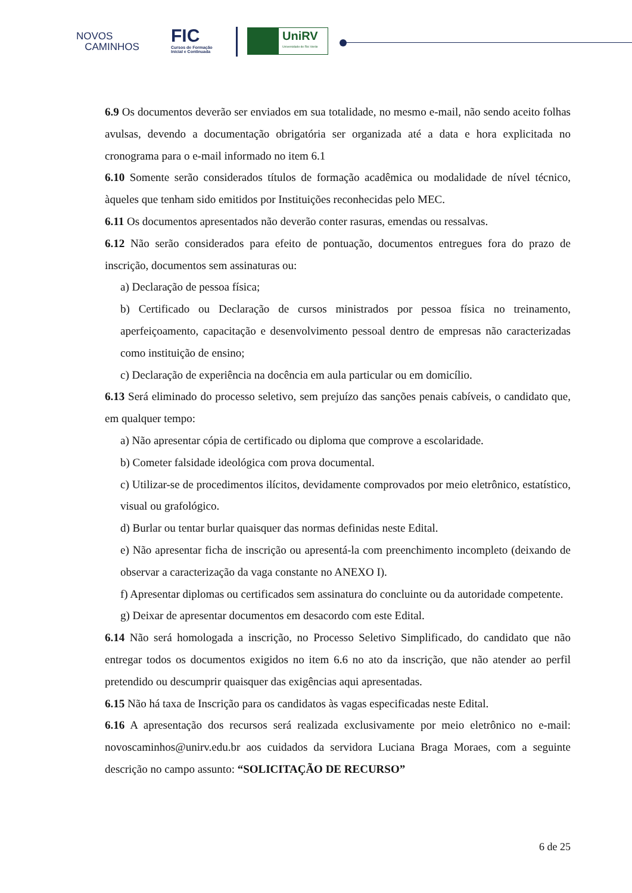NOVOS
CAMINHOS
FIC
Cursos de Formação
Inicial e Continuada
UniRV
Universidade de Rio Verde
6.9 Os documentos deverão ser enviados em sua totalidade, no mesmo e-mail, não sendo aceito folhas avulsas, devendo a documentação obrigatória ser organizada até a data e hora explicitada no cronograma para o e-mail informado no item 6.1
6.10 Somente serão considerados títulos de formação acadêmica ou modalidade de nível técnico, àqueles que tenham sido emitidos por Instituições reconhecidas pelo MEC.
6.11 Os documentos apresentados não deverão conter rasuras, emendas ou ressalvas.
6.12 Não serão considerados para efeito de pontuação, documentos entregues fora do prazo de inscrição, documentos sem assinaturas ou:
a) Declaração de pessoa física;
b) Certificado ou Declaração de cursos ministrados por pessoa física no treinamento, aperfeiçoamento, capacitação e desenvolvimento pessoal dentro de empresas não caracterizadas como instituição de ensino;
c) Declaração de experiência na docência em aula particular ou em domicílio.
6.13 Será eliminado do processo seletivo, sem prejuízo das sanções penais cabíveis, o candidato que, em qualquer tempo:
a) Não apresentar cópia de certificado ou diploma que comprove a escolaridade.
b) Cometer falsidade ideológica com prova documental.
c) Utilizar-se de procedimentos ilícitos, devidamente comprovados por meio eletrônico, estatístico, visual ou grafológico.
d) Burlar ou tentar burlar quaisquer das normas definidas neste Edital.
e) Não apresentar ficha de inscrição ou apresentá-la com preenchimento incompleto (deixando de observar a caracterização da vaga constante no ANEXO I).
f) Apresentar diplomas ou certificados sem assinatura do concluinte ou da autoridade competente.
g) Deixar de apresentar documentos em desacordo com este Edital.
6.14 Não será homologada a inscrição, no Processo Seletivo Simplificado, do candidato que não entregar todos os documentos exigidos no item 6.6 no ato da inscrição, que não atender ao perfil pretendido ou descumprir quaisquer das exigências aqui apresentadas.
6.15 Não há taxa de Inscrição para os candidatos às vagas especificadas neste Edital.
6.16 A apresentação dos recursos será realizada exclusivamente por meio eletrônico no e-mail: novoscaminhos@unirv.edu.br aos cuidados da servidora Luciana Braga Moraes, com a seguinte descrição no campo assunto: “SOLICITAÇÃO DE RECURSO”
6 de 25